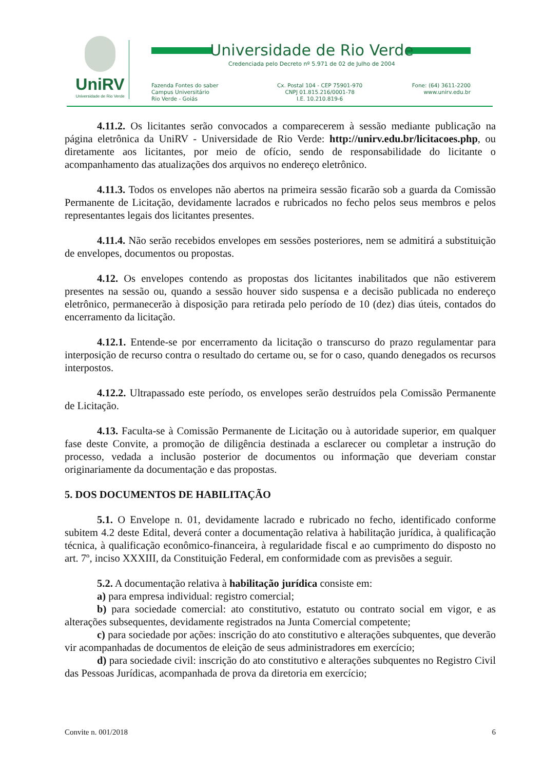UniRV
Universidade de Rio Verde
Universidade de Rio Verde
Credenciada pelo Decreto nº 5.971 de 02 de Julho de 2004
Fazenda Fontes do saber
Campus Universitário
Rio Verde - Goiás
Cx. Postal 104 - CEP 75901-970
CNPJ 01.815.216/0001-78
I.E. 10.210.819-6
Fone: (64) 3611-2200
www.unirv.edu.br
4.11.2. Os licitantes serão convocados a comparecerem à sessão mediante publicação na página eletrônica da UniRV - Universidade de Rio Verde: http://unirv.edu.br/licitacoes.php, ou diretamente aos licitantes, por meio de ofício, sendo de responsabilidade do licitante o acompanhamento das atualizações dos arquivos no endereço eletrônico.
4.11.3. Todos os envelopes não abertos na primeira sessão ficarão sob a guarda da Comissão Permanente de Licitação, devidamente lacrados e rubricados no fecho pelos seus membros e pelos representantes legais dos licitantes presentes.
4.11.4. Não serão recebidos envelopes em sessões posteriores, nem se admitirá a substituição de envelopes, documentos ou propostas.
4.12. Os envelopes contendo as propostas dos licitantes inabilitados que não estiverem presentes na sessão ou, quando a sessão houver sido suspensa e a decisão publicada no endereço eletrônico, permanecerão à disposição para retirada pelo período de 10 (dez) dias úteis, contados do encerramento da licitação.
4.12.1. Entende-se por encerramento da licitação o transcurso do prazo regulamentar para interposição de recurso contra o resultado do certame ou, se for o caso, quando denegados os recursos interpostos.
4.12.2. Ultrapassado este período, os envelopes serão destruídos pela Comissão Permanente de Licitação.
4.13. Faculta-se à Comissão Permanente de Licitação ou à autoridade superior, em qualquer fase deste Convite, a promoção de diligência destinada a esclarecer ou completar a instrução do processo, vedada a inclusão posterior de documentos ou informação que deveriam constar originariamente da documentação e das propostas.
5. DOS DOCUMENTOS DE HABILITAÇÃO
5.1. O Envelope n. 01, devidamente lacrado e rubricado no fecho, identificado conforme subitem 4.2 deste Edital, deverá conter a documentação relativa à habilitação jurídica, à qualificação técnica, à qualificação econômico-financeira, à regularidade fiscal e ao cumprimento do disposto no art. 7º, inciso XXXIII, da Constituição Federal, em conformidade com as previsões a seguir.
5.2. A documentação relativa à habilitação jurídica consiste em:
a) para empresa individual: registro comercial;
b) para sociedade comercial: ato constitutivo, estatuto ou contrato social em vigor, e as alterações subsequentes, devidamente registrados na Junta Comercial competente;
c) para sociedade por ações: inscrição do ato constitutivo e alterações subquentes, que deverão vir acompanhadas de documentos de eleição de seus administradores em exercício;
d) para sociedade civil: inscrição do ato constitutivo e alterações subquentes no Registro Civil das Pessoas Jurídicas, acompanhada de prova da diretoria em exercício;
Convite n. 001/2018 6